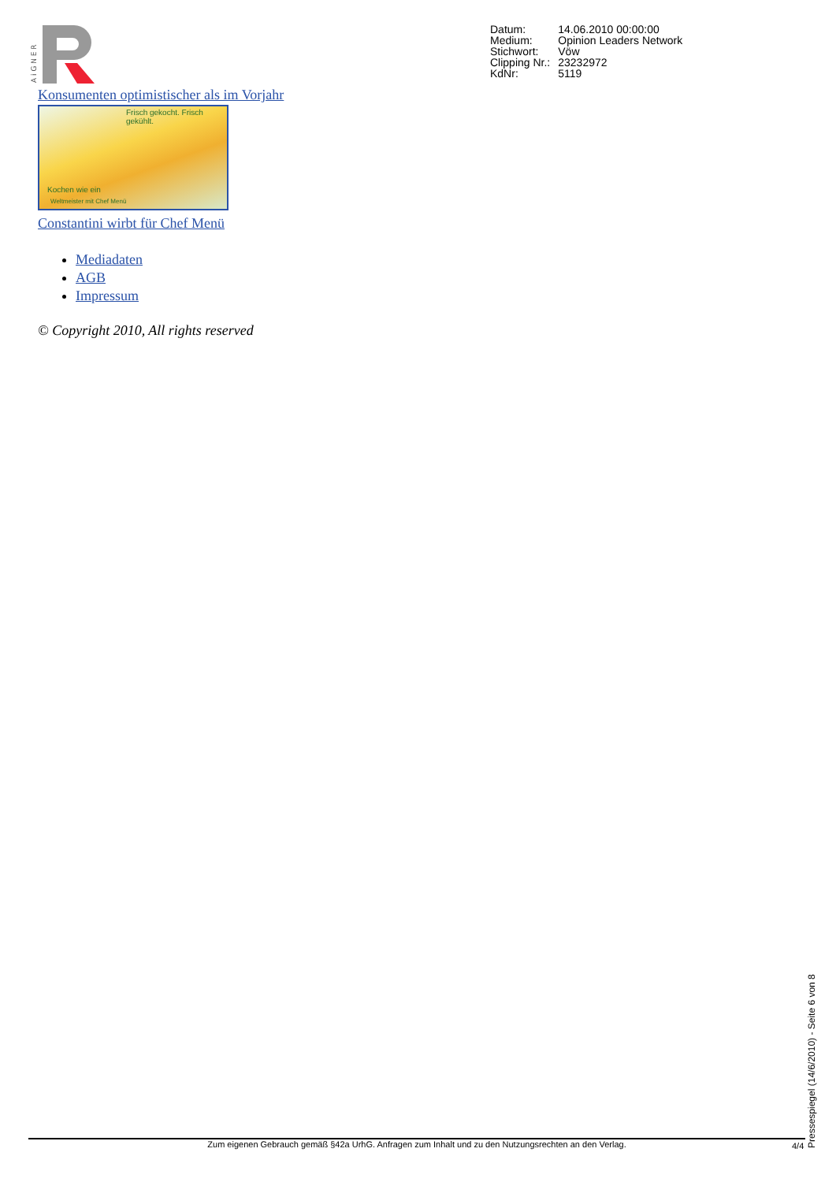A i G N E R
| Datum: | 14.06.2010 00:00:00 |
| Medium: | Opinion Leaders Network |
| Stichwort: | Vöw |
| Clipping Nr.: | 23232972 |
| KdNr: | 5119 |
Konsumenten optimistischer als im Vorjahr
Frisch gekocht. Frisch gekühlt.
Kochen wie ein
Weltmeister mit Chef Menü
Constantini wirbt für Chef Menü
Mediadaten
AGB
Impressum
© Copyright 2010, All rights reserved
Pressespiegel (14/6/2010) - Seite 6 von 8
Zum eigenen Gebrauch gemäß §42a UrhG. Anfragen zum Inhalt und zu den Nutzungsrechten an den Verlag. 4/4